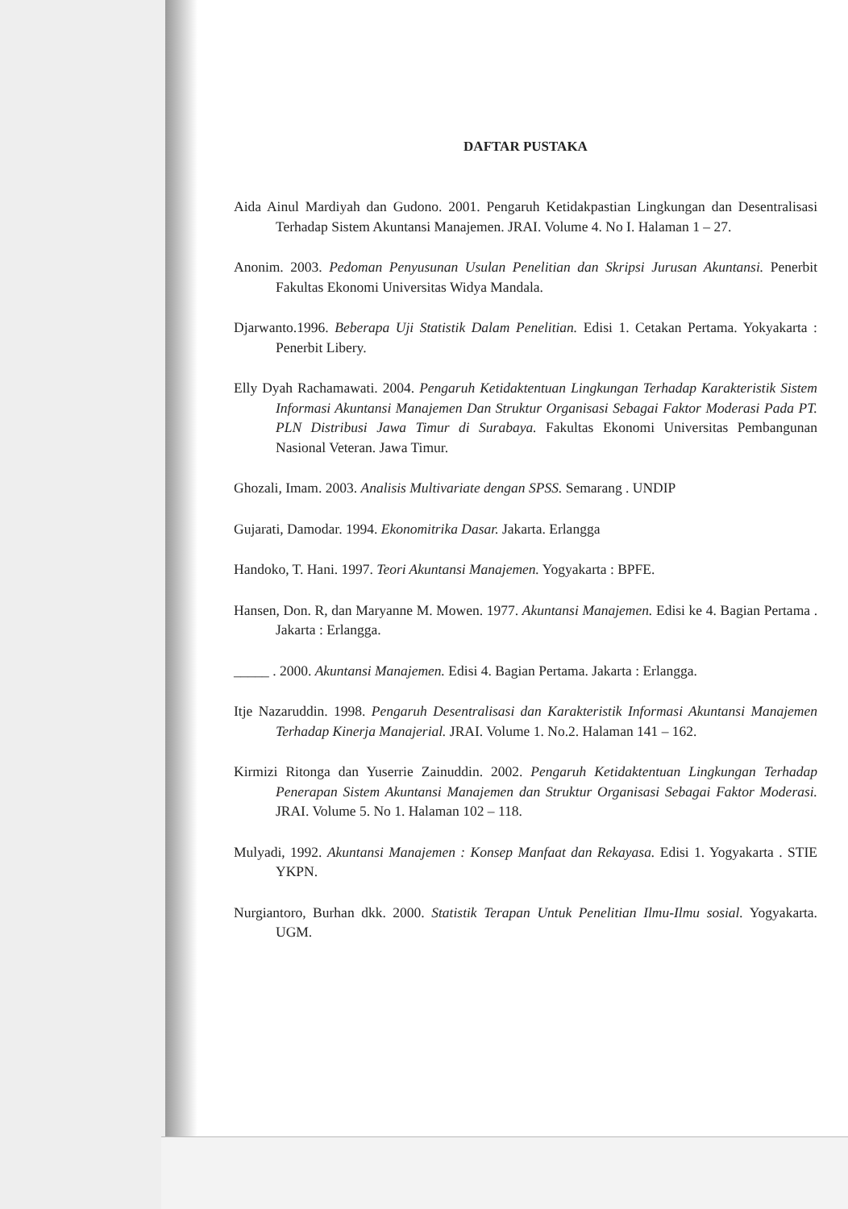DAFTAR PUSTAKA
Aida Ainul Mardiyah dan Gudono. 2001. Pengaruh Ketidakpastian Lingkungan dan Desentralisasi Terhadap Sistem Akuntansi Manajemen. JRAI. Volume 4. No I. Halaman 1 – 27.
Anonim. 2003. Pedoman Penyusunan Usulan Penelitian dan Skripsi Jurusan Akuntansi. Penerbit Fakultas Ekonomi Universitas Widya Mandala.
Djarwanto.1996. Beberapa Uji Statistik Dalam Penelitian. Edisi 1. Cetakan Pertama. Yokyakarta : Penerbit Libery.
Elly Dyah Rachamawati. 2004. Pengaruh Ketidaktentuan Lingkungan Terhadap Karakteristik Sistem Informasi Akuntansi Manajemen Dan Struktur Organisasi Sebagai Faktor Moderasi Pada PT. PLN Distribusi Jawa Timur di Surabaya. Fakultas Ekonomi Universitas Pembangunan Nasional Veteran. Jawa Timur.
Ghozali, Imam. 2003. Analisis Multivariate dengan SPSS. Semarang . UNDIP
Gujarati, Damodar. 1994. Ekonomitrika Dasar. Jakarta. Erlangga
Handoko, T. Hani. 1997. Teori Akuntansi Manajemen. Yogyakarta : BPFE.
Hansen, Don. R, dan Maryanne M. Mowen. 1977. Akuntansi Manajemen. Edisi ke 4. Bagian Pertama . Jakarta : Erlangga.
_____ . 2000. Akuntansi Manajemen. Edisi 4. Bagian Pertama. Jakarta : Erlangga.
Itje Nazaruddin. 1998. Pengaruh Desentralisasi dan Karakteristik Informasi Akuntansi Manajemen Terhadap Kinerja Manajerial. JRAI. Volume 1. No.2. Halaman 141 – 162.
Kirmizi Ritonga dan Yuserrie Zainuddin. 2002. Pengaruh Ketidaktentuan Lingkungan Terhadap Penerapan Sistem Akuntansi Manajemen dan Struktur Organisasi Sebagai Faktor Moderasi. JRAI. Volume 5. No 1. Halaman 102 – 118.
Mulyadi, 1992. Akuntansi Manajemen : Konsep Manfaat dan Rekayasa. Edisi 1. Yogyakarta . STIE YKPN.
Nurgiantoro, Burhan dkk. 2000. Statistik Terapan Untuk Penelitian Ilmu-Ilmu sosial. Yogyakarta. UGM.